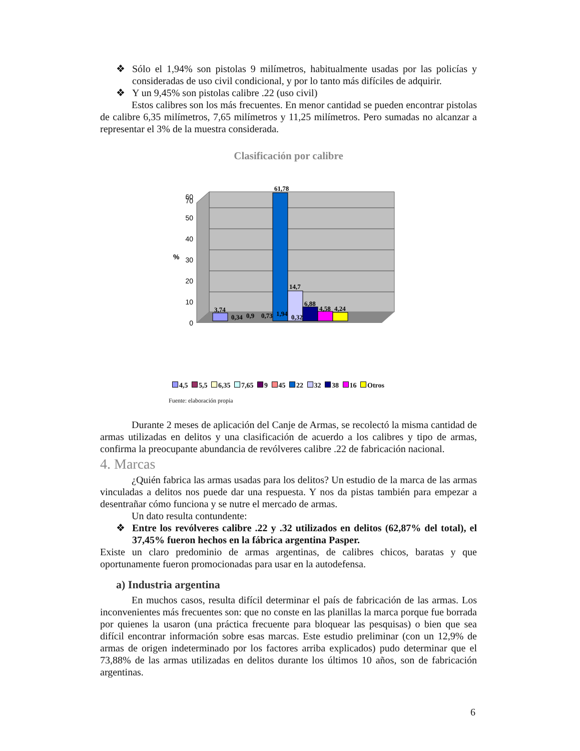❖ Sólo el 1,94% son pistolas 9 milímetros, habitualmente usadas por las policías y consideradas de uso civil condicional, y por lo tanto más difíciles de adquirir.
❖ Y un 9,45% son pistolas calibre .22 (uso civil)
Estos calibres son los más frecuentes. En menor cantidad se pueden encontrar pistolas de calibre 6,35 milímetros, 7,65 milímetros y 11,25 milímetros. Pero sumadas no alcanzar a representar el 3% de la muestra considerada.
Clasificación por calibre
0
10
20
30
40
50
60
70
%
3,74
0,34
0,9
0,73
1,94
0,32
61,78
14,7
6,88
4,58
4,24
4,5 5,5 6,35 7,65 9 45 22 32 38 16 Otros
Fuente: elaboración propia
Durante 2 meses de aplicación del Canje de Armas, se recolectó la misma cantidad de armas utilizadas en delitos y una clasificación de acuerdo a los calibres y tipo de armas, confirma la preocupante abundancia de revólveres calibre .22 de fabricación nacional.
4. Marcas
¿Quién fabrica las armas usadas para los delitos? Un estudio de la marca de las armas vinculadas a delitos nos puede dar una respuesta. Y nos da pistas también para empezar a desentrañar cómo funciona y se nutre el mercado de armas.
Un dato resulta contundente:
❖ Entre los revólveres calibre .22 y .32 utilizados en delitos (62,87% del total), el 37,45% fueron hechos en la fábrica argentina Pasper.
Existe un claro predominio de armas argentinas, de calibres chicos, baratas y que oportunamente fueron promocionadas para usar en la autodefensa.
a) Industria argentina
En muchos casos, resulta difícil determinar el país de fabricación de las armas. Los inconvenientes más frecuentes son: que no conste en las planillas la marca porque fue borrada por quienes la usaron (una práctica frecuente para bloquear las pesquisas) o bien que sea difícil encontrar información sobre esas marcas. Este estudio preliminar (con un 12,9% de armas de origen indeterminado por los factores arriba explicados) pudo determinar que el 73,88% de las armas utilizadas en delitos durante los últimos 10 años, son de fabricación argentinas.
6